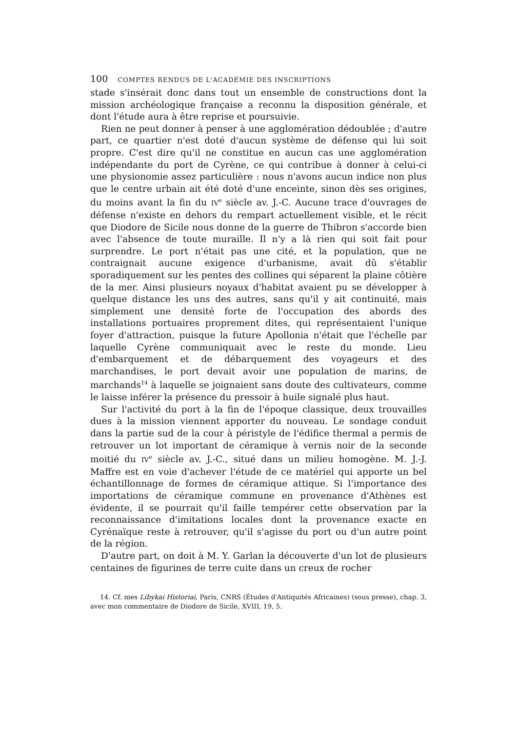100 COMPTES RENDUS DE L'ACADÉMIE DES INSCRIPTIONS
stade s'insérait donc dans tout un ensemble de constructions dont la mission archéologique française a reconnu la disposition générale, et dont l'étude aura à être reprise et poursuivie.
Rien ne peut donner à penser à une agglomération dédoublée ; d'autre part, ce quartier n'est doté d'aucun système de défense qui lui soit propre. C'est dire qu'il ne constitue en aucun cas une agglomération indépendante du port de Cyrène, ce qui contribue à donner à celui-ci une physionomie assez particulière : nous n'avons aucun indice non plus que le centre urbain ait été doté d'une enceinte, sinon dès ses origines, du moins avant la fin du IV<sup>e</sup> siècle av. J.-C. Aucune trace d'ouvrages de défense n'existe en dehors du rempart actuellement visible, et le récit que Diodore de Sicile nous donne de la guerre de Thibron s'accorde bien avec l'absence de toute muraille. Il n'y a là rien qui soit fait pour surprendre. Le port n'était pas une cité, et la population, que ne contraignait aucune exigence d'urbanisme, avait dû s'établir sporadiquement sur les pentes des collines qui séparent la plaine côtière de la mer. Ainsi plusieurs noyaux d'habitat avaient pu se développer à quelque distance les uns des autres, sans qu'il y ait continuité, mais simplement une densité forte de l'occupation des abords des installations portuaires proprement dites, qui représentaient l'unique foyer d'attraction, puisque la future Apollonia n'était que l'échelle par laquelle Cyrène communiquait avec le reste du monde. Lieu d'embarquement et de débarquement des voyageurs et des marchandises, le port devait avoir une population de marins, de marchands<sup>14</sup> à laquelle se joignaient sans doute des cultivateurs, comme le laisse inférer la présence du pressoir à huile signalé plus haut.
Sur l'activité du port à la fin de l'époque classique, deux trouvailles dues à la mission viennent apporter du nouveau. Le sondage conduit dans la partie sud de la cour à péristyle de l'édifice thermal a permis de retrouver un lot important de céramique à vernis noir de la seconde moitié du IV<sup>e</sup> siècle av. J.-C., situé dans un milieu homogène. M. J.-J. Maffre est en voie d'achever l'étude de ce matériel qui apporte un bel échantillonnage de formes de céramique attique. Si l'importance des importations de céramique commune en provenance d'Athènes est évidente, il se pourrait qu'il faille tempérer cette observation par la reconnaissance d'imitations locales dont la provenance exacte en Cyrénaïque reste à retrouver, qu'il s'agisse du port ou d'un autre point de la région.
D'autre part, on doit à M. Y. Garlan la découverte d'un lot de plusieurs centaines de figurines de terre cuite dans un creux de rocher
14. Cf. mes Libykai Historiai, Paris, CNRS (Études d'Antiquités Africaines) (sous presse), chap. 3, avec mon commentaire de Diodore de Sicile, XVIII, 19, 5.